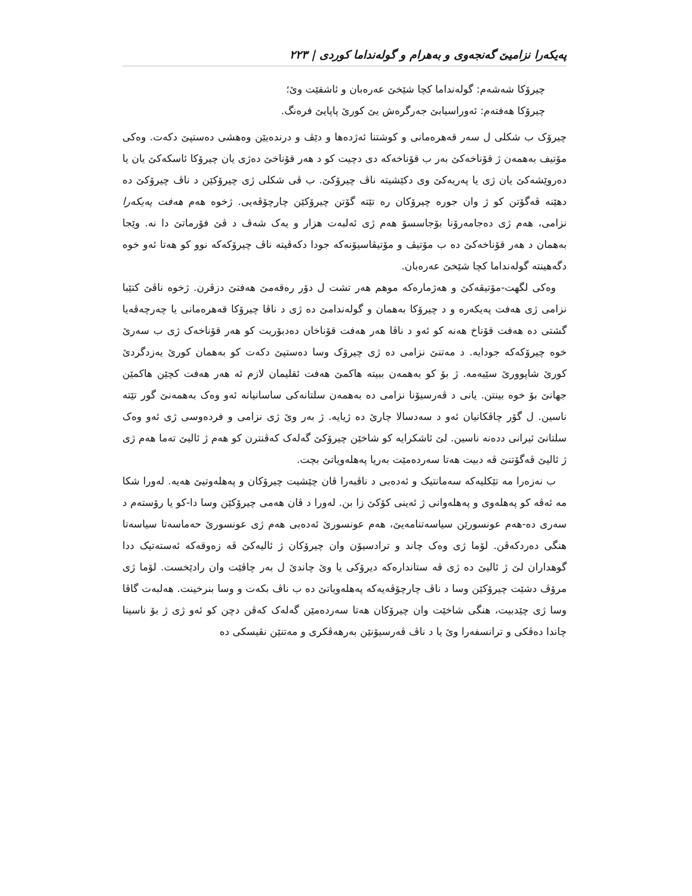پەیکەرا نزامیێ گەنجەوی و بەهرام و گولەنداما کوردی | ٢٢٣
چیرۆکا شەشەم: گولەنداما کچا شێخێ عەرەبان و ئاشقێت وێ؛
چیرۆکا هەفتەم: ئەوراسیابێ جەرگرەش یێ کورێ پاپایێ فرەنگ.
چیرۆک ب شکلی ل سەر قەهرەمانی و کوشتنا ئەژدەها و دێڤ و درندەیێن وەهشی دەستپێ دکەت. وەکی مۆتیف بەهمەن ژ قۆناخەکێ بەر ب قۆناخەکە دی دچیت کو د هەر قۆناخێ دەژی یان چیرۆکا ئاسکەکێ یان یا دەروێشەکێ یان ژی یا پەریەکێ وی دکێشیتە ناڤ چیرۆکێ. ب ڤی شکلی ژی چیرۆکێن د ناڤ چیرۆکێ دە دهێنە ڤەگۆتن کو ژ وان جورە چیرۆکان رە تێتە گۆتن چیرۆکێن چارچۆڤەیی. ژخوە هەم هەفت پەیکەرا نزامی، هەم ژی دەجامەرۆنا بۆجاسسۆ هەم ژی ئەلبەت هزار و یەک شەڤ د ڤێ فۆرماتێ دا نە. وێجا بەهمان د هەر قۆناخەکێ دە ب مۆتیڤ و مۆتیڤاسیۆنەکە جودا دکەڤیتە ناڤ چیرۆکەکە نوو کو هەتا ئەو خوە دگەهینتە گولەنداما کچا شێخێ عەرەبان.
وەکی لگهت-مۆتیڤەکێ و هەژمارەکە موهم هەر تشت ل دۆر رەقەمێ هەفتێ دزڤرن. ژخوە ناڤێ کتێبا نزامی ژی هەفت پەیکەرە و د چیرۆکا بەهمان و گولەندامێ دە ژی د ناڤا چیرۆکا قەهرەمانی یا چەرچەڤەیا گشتی دە هەفت قۆناخ هەنە کو ئەو د ناڤا هەر هەفت قۆناخان دەدبۆریت کو هەر قۆناخەک ژی ب سەرێ خوە چیرۆکەکە جودایە. د مەتنێ نزامی دە ژی چیرۆک وسا دەستپێ دکەت کو بەهمان کورێ یەزدگردێ کورێ شاپوورێ سێیەمە. ژ بۆ کو بەهمەن ببیتە هاکمێ هەفت ئقلیمان لازم ئە هەر هەفت کچێن هاکمێن جهانێ بۆ خوە بینتن. یانی د ڤەرسیۆنا نزامی دە بەهمەن سلتانەکی ساسانیانە ئەو وەک بەهمەنێ گور تێتە ناسین. ل گۆر چاڤکانیان ئەو د سەدسالا چارێ دە ژیایە. ژ بەر وێ ژی نزامی و فردەوسی ژی ئەو وەک سلتانێ ئیرانی ددەنە ناسین. لێ ئاشکرایە کو شاخێن چیرۆکێ گەلەک کەڤنترن کو هەم ژ ئالیێ تەما هەم ژی ژ ئالیێ ڤەگۆتنێ ڤە دبیت هەتا سەردەمێت بەریا پەهلەویاتێ بچت.
ب نەزەرا مە تێکلیەکە سەمانتیک و ئەدەبی د ناڤبەرا ڤان چێشیت چیرۆکان و پەهلەوتیێ هەیە. لەورا شکا مە ئەڤە کو پەهلەوی و پەهلەوانی ژ ئەینی کۆکێ زا بن. لەورا د ڤان هەمی چیرۆکێن وسا دا-کو یا رۆستەم د سەری دە-هەم عونسورێن سیاسەتنامەیێ، هەم عونسورێ ئەدەبی هەم ژی عونسورێ حەماسەتا سیاسەتا هنگی دەردکەڤن. لۆما ژی وەک چاند و ترادسیۆن وان چیرۆکان ژ ئالیەکێ ڤە زەوقەکە ئەستەتیک ددا گوهداران لێ ژ ئالیێ دە ژی ڤە ستاندارەکە دیرۆکی یا وێ چاندێ ل بەر چاڤێت وان رادێخست. لۆما ژی مرۆڤ دشێت چیرۆکێن وسا د ناڤ چارچۆڤەیەکە پەهلەویاتێ دە ب ناڤ بکەت و وسا بنرخینت. هەلبەت گاڤا وسا ژی چێدبیت، هنگی شاخێت وان چیرۆکان هەتا سەردەمێن گەلەک کەڤن دچن کو ئەو ژی ژ بۆ ناسینا چاندا دەڤکی و ترانسفەرا وێ یا د ناڤ ڤەرسیۆنێن بەرهەڤکری و مەتنێن نڤیسکی دە